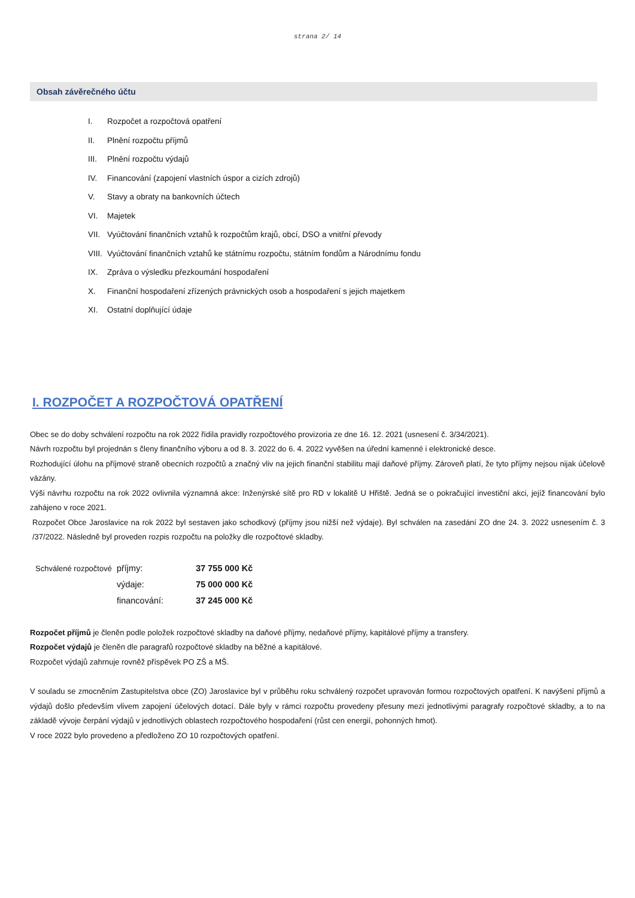strana 2/ 14
Obsah závěrečného účtu
I. Rozpočet a rozpočtová opatření
II. Plnění rozpočtu příjmů
III. Plnění rozpočtu výdajů
IV. Financování (zapojení vlastních úspor a cizích zdrojů)
V. Stavy a obraty na bankovních účtech
VI. Majetek
VII. Vyúčtování finančních vztahů k rozpočtům krajů, obcí, DSO a vnitřní převody
VIII. Vyúčtování finančních vztahů ke státnímu rozpočtu, státním fondům a Národnímu fondu
IX. Zpráva o výsledku přezkoumání hospodaření
X. Finanční hospodaření zřízených právnických osob a hospodaření s jejich majetkem
XI. Ostatní doplňující údaje
I. ROZPOČET A ROZPOČTOVÁ OPATŘENÍ
Obec se do doby schválení rozpočtu na rok 2022 řídila pravidly rozpočtového provizoria ze dne 16. 12. 2021 (usnesení č. 3/34/2021).
Návrh rozpočtu byl projednán s členy finančního výboru a od 8. 3. 2022 do 6. 4. 2022 vyvěšen na úřední kamenné i elektronické desce.
Rozhodující úlohu na příjmové straně obecních rozpočtů a značný vliv na jejich finanční stabilitu mají daňové příjmy. Zároveň platí, že tyto příjmy nejsou nijak účelově vázány.
Výši návrhu rozpočtu na rok 2022 ovlivnila významná akce: Inženýrské sítě pro RD v lokalitě U Hřiště. Jedná se o pokračující investiční akci, jejíž financování bylo zahájeno v roce 2021.
Rozpočet Obce Jaroslavice na rok 2022 byl sestaven jako schodkový (příjmy jsou nižší než výdaje). Byl schválen na zasedání ZO dne 24. 3. 2022 usnesením č. 3 /37/2022. Následně byl proveden rozpis rozpočtu na položky dle rozpočtové skladby.
| Schválené rozpočtové | příjmy: | 37 755 000 Kč |
| | výdaje: | 75 000 000 Kč |
| | financování: | 37 245 000 Kč |
Rozpočet příjmů je členěn podle položek rozpočtové skladby na daňové příjmy, nedaňové příjmy, kapitálové příjmy a transfery.
Rozpočet výdajů je členěn dle paragrafů rozpočtové skladby na běžné a kapitálové.
Rozpočet výdajů zahrnuje rovněž příspěvek PO ZŠ a MŠ.
V souladu se zmocněním Zastupitelstva obce (ZO) Jaroslavice byl v průběhu roku schválený rozpočet upravován formou rozpočtových opatření. K navýšení příjmů a výdajů došlo především vlivem zapojení účelových dotací. Dále byly v rámci rozpočtu provedeny přesuny mezi jednotlivými paragrafy rozpočtové skladby, a to na základě vývoje čerpání výdajů v jednotlivých oblastech rozpočtového hospodaření (růst cen energií, pohonných hmot).
V roce 2022 bylo provedeno a předloženo ZO 10 rozpočtových opatření.